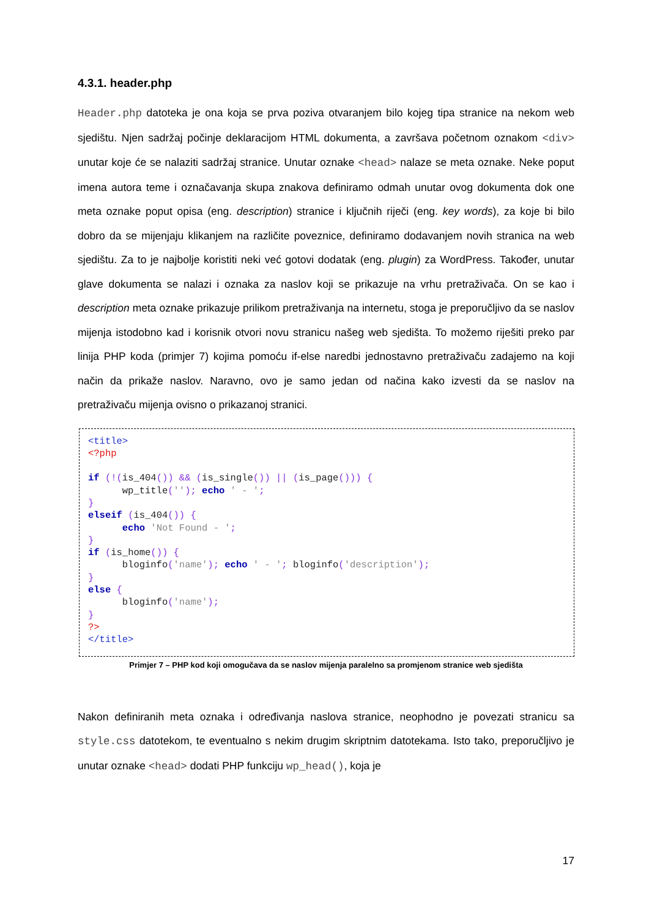4.3.1. header.php
Header.php datoteka je ona koja se prva poziva otvaranjem bilo kojeg tipa stranice na nekom web sjedištu. Njen sadržaj počinje deklaracijom HTML dokumenta, a završava početnom oznakom <div> unutar koje će se nalaziti sadržaj stranice. Unutar oznake <head> nalaze se meta oznake. Neke poput imena autora teme i označavanja skupa znakova definiramo odmah unutar ovog dokumenta dok one meta oznake poput opisa (eng. description) stranice i ključnih riječi (eng. key words), za koje bi bilo dobro da se mijenjaju klikanjem na različite poveznice, definiramo dodavanjem novih stranica na web sjedištu. Za to je najbolje koristiti neki već gotovi dodatak (eng. plugin) za WordPress. Također, unutar glave dokumenta se nalazi i oznaka za naslov koji se prikazuje na vrhu pretraživača. On se kao i description meta oznake prikazuje prilikom pretraživanja na internetu, stoga je preporučljivo da se naslov mijenja istodobno kad i korisnik otvori novu stranicu našeg web sjedišta. To možemo riješiti preko par linija PHP koda (primjer 7) kojima pomoću if-else naredbi jednostavno pretraživaču zadajemo na koji način da prikaže naslov. Naravno, ovo je samo jedan od načina kako izvesti da se naslov na pretraživaču mijenja ovisno o prikazanoj stranici.
<title>
<?php

if (!(is_404()) && (is_single()) || (is_page())) {
      wp_title(''); echo ' - ';
}
elseif (is_404()) {
      echo 'Not Found - ';
}
if (is_home()) {
      bloginfo('name'); echo ' - '; bloginfo('description');
}
else {
      bloginfo('name');
}
?>
</title>
Primjer 7 – PHP kod koji omogučava da se naslov mijenja paralelno sa promjenom stranice web sjedišta
Nakon definiranih meta oznaka i određivanja naslova stranice, neophodno je povezati stranicu sa style.css datotekom, te eventualno s nekim drugim skriptnim datotekama. Isto tako, preporučljivo je unutar oznake <head> dodati PHP funkciju wp_head(), koja je
17